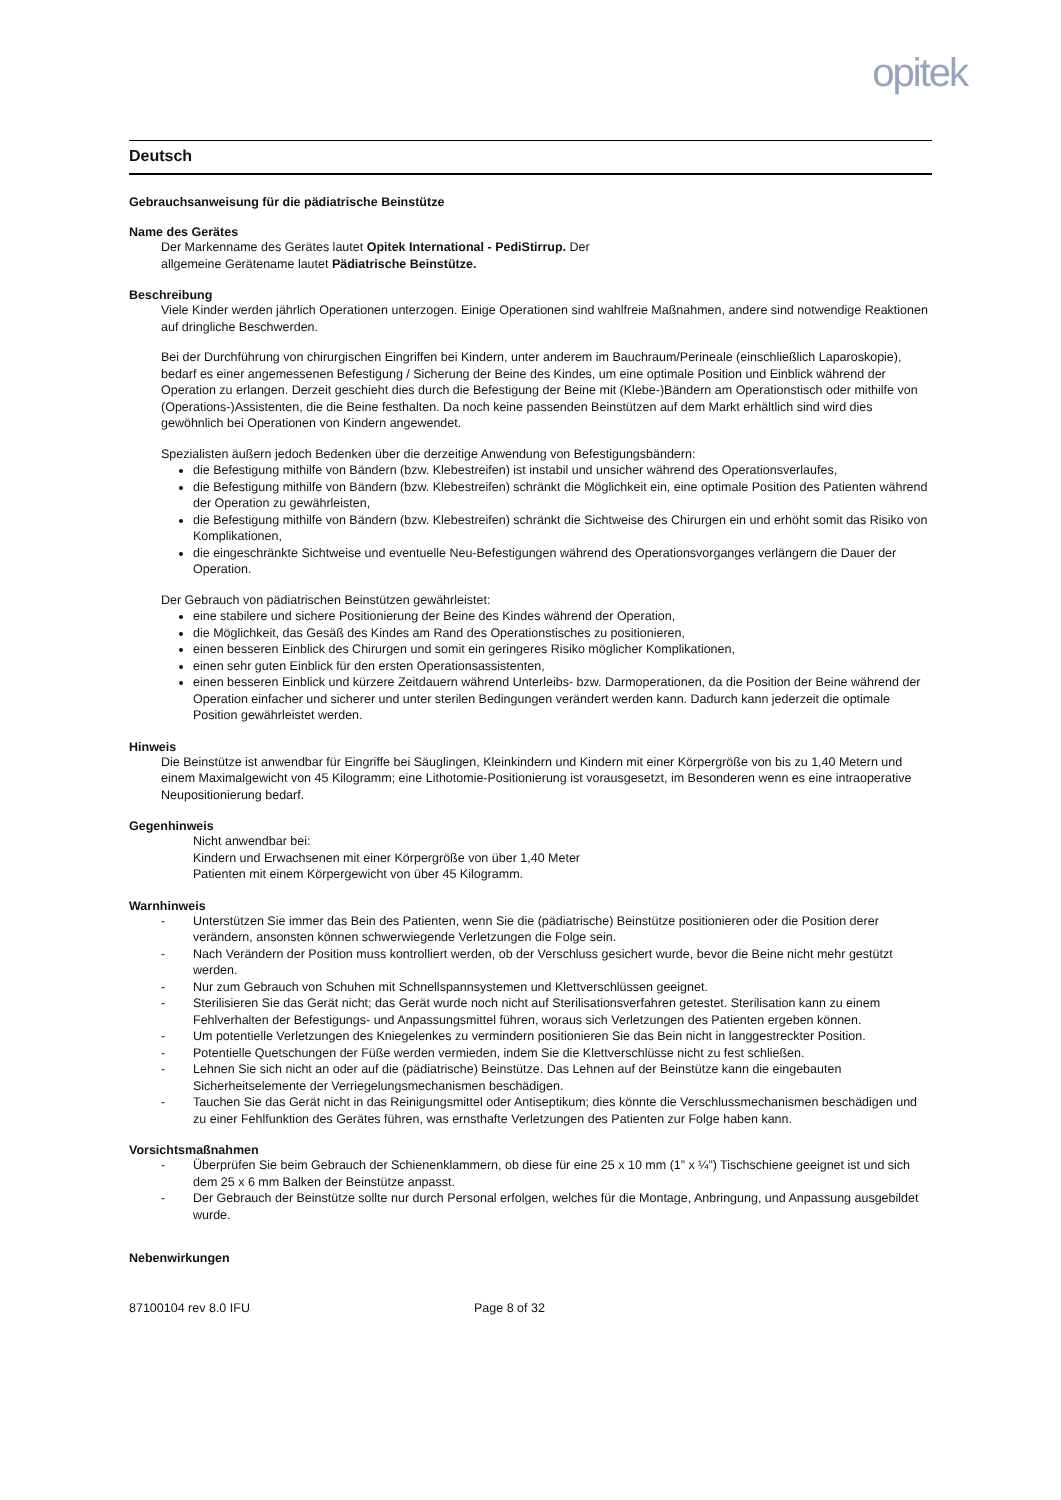opitek
Deutsch
Gebrauchsanweisung für die pädiatrische Beinstütze
Name des Gerätes
Der Markenname des Gerätes lautet Opitek International - PediStirrup. Der
allgemeine Gerätename lautet Pädiatrische Beinstütze.
Beschreibung
Viele Kinder werden jährlich Operationen unterzogen. Einige Operationen sind wahlfreie Maßnahmen, andere sind notwendige Reaktionen auf dringliche Beschwerden.
Bei der Durchführung von chirurgischen Eingriffen bei Kindern, unter anderem im Bauchraum/Perineale (einschließlich Laparoskopie), bedarf es einer angemessenen Befestigung / Sicherung der Beine des Kindes, um eine optimale Position und Einblick während der Operation zu erlangen. Derzeit geschieht dies durch die Befestigung der Beine mit (Klebe-)Bändern am Operationstisch oder mithilfe von (Operations-)Assistenten, die die Beine festhalten. Da noch keine passenden Beinstützen auf dem Markt erhältlich sind wird dies gewöhnlich bei Operationen von Kindern angewendet.
Spezialisten äußern jedoch Bedenken über die derzeitige Anwendung von Befestigungsbändern:
die Befestigung mithilfe von Bändern (bzw. Klebestreifen) ist instabil und unsicher während des Operationsverlaufes,
die Befestigung mithilfe von Bändern (bzw. Klebestreifen) schränkt die Möglichkeit ein, eine optimale Position des Patienten während der Operation zu gewährleisten,
die Befestigung mithilfe von Bändern (bzw. Klebestreifen) schränkt die Sichtweise des Chirurgen ein und erhöht somit das Risiko von Komplikationen,
die eingeschränkte Sichtweise und eventuelle Neu-Befestigungen während des Operationsvorganges verlängern die Dauer der Operation.
Der Gebrauch von pädiatrischen Beinstützen gewährleistet:
eine stabilere und sichere Positionierung der Beine des Kindes während der Operation,
die Möglichkeit, das Gesäß des Kindes am Rand des Operationstisches zu positionieren,
einen besseren Einblick des Chirurgen und somit ein geringeres Risiko möglicher Komplikationen,
einen sehr guten Einblick für den ersten Operationsassistenten,
einen besseren Einblick und kürzere Zeitdauern während Unterleibs- bzw. Darmoperationen, da die Position der Beine während der Operation einfacher und sicherer und unter sterilen Bedingungen verändert werden kann. Dadurch kann jederzeit die optimale Position gewährleistet werden.
Hinweis
Die Beinstütze ist anwendbar für Eingriffe bei Säuglingen, Kleinkindern und Kindern mit einer Körpergröße von bis zu 1,40 Metern und einem Maximalgewicht von 45 Kilogramm; eine Lithotomie-Positionierung ist vorausgesetzt, im Besonderen wenn es eine intraoperative Neupositionierung bedarf.
Gegenhinweis
Nicht anwendbar bei:
Kindern und Erwachsenen mit einer Körpergröße von über 1,40 Meter
Patienten mit einem Körpergewicht von über 45 Kilogramm.
Warnhinweis
- Unterstützen Sie immer das Bein des Patienten, wenn Sie die (pädiatrische) Beinstütze positionieren oder die Position derer verändern, ansonsten können schwerwiegende Verletzungen die Folge sein.
- Nach Verändern der Position muss kontrolliert werden, ob der Verschluss gesichert wurde, bevor die Beine nicht mehr gestützt werden.
- Nur zum Gebrauch von Schuhen mit Schnellspannsystemen und Klettverschlüssen geeignet.
- Sterilisieren Sie das Gerät nicht; das Gerät wurde noch nicht auf Sterilisationsverfahren getestet. Sterilisation kann zu einem Fehlverhalten der Befestigungs- und Anpassungsmittel führen, woraus sich Verletzungen des Patienten ergeben können.
- Um potentielle Verletzungen des Kniegelenkes zu vermindern positionieren Sie das Bein nicht in langgestreckter Position.
- Potentielle Quetschungen der Füße werden vermieden, indem Sie die Klettverschlüsse nicht zu fest schließen.
- Lehnen Sie sich nicht an oder auf die (pädiatrische) Beinstütze. Das Lehnen auf der Beinstütze kann die eingebauten Sicherheitselemente der Verriegelungsmechanismen beschädigen.
- Tauchen Sie das Gerät nicht in das Reinigungsmittel oder Antiseptikum; dies könnte die Verschlussmechanismen beschädigen und zu einer Fehlfunktion des Gerätes führen, was ernsthafte Verletzungen des Patienten zur Folge haben kann.
Vorsichtsmaßnahmen
- Überprüfen Sie beim Gebrauch der Schienenklammern, ob diese für eine 25 x 10 mm (1” x ¼”) Tischschiene geeignet ist und sich dem 25 x 6 mm Balken der Beinstütze anpasst.
- Der Gebrauch der Beinstütze sollte nur durch Personal erfolgen, welches für die Montage, Anbringung, und Anpassung ausgebildet wurde.
Nebenwirkungen
87100104 rev 8.0 IFU Page 8 of 32